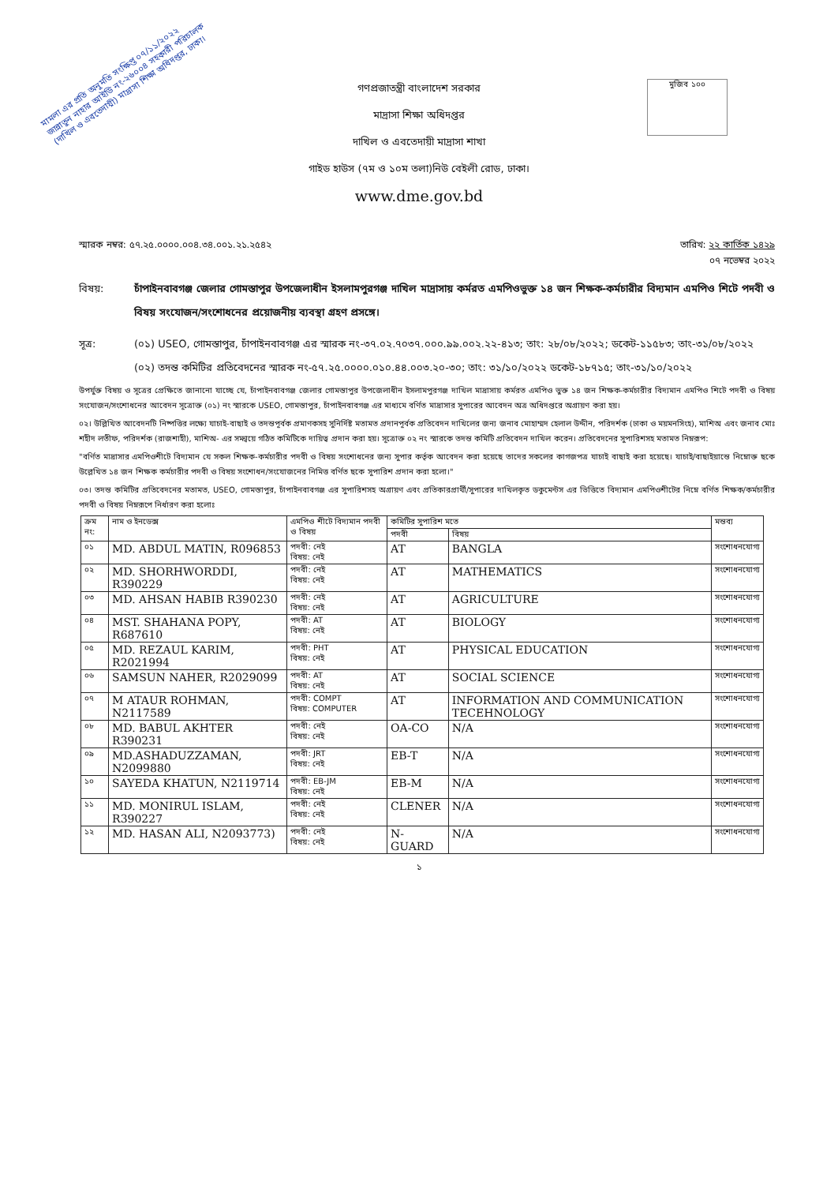মামলা এর প্রতি অনুমতি সংক্ষিপ্ত ০৭/১১/২০২২ জান্নাতুন নাহার আইডি নং-২৬০০৪ সহকারী পরিচালক (দাখিল ও এবতেদায়ী) মাদ্রাসা শিক্ষা অধিদপ্তর, ঢাকা।
মুজিব ১০০
গণপ্রজাতন্ত্রী বাংলাদেশ সরকার
মাদ্রাসা শিক্ষা অধিদপ্তর
দাখিল ও এবতেদায়ী মাদ্রাসা শাখা
গাইড হাউস (৭ম ও ১০ম তলা)নিউ বেইলী রোড, ঢাকা।
www.dme.gov.bd
স্মারক নম্বর: ৫৭.২৫.০০০০.০০৪.৩৪.০০১.২১.২৫৪২ তারিখ: ২২ কার্তিক ১৪২৯
০৭ নভেম্বর ২০২২
বিষয়: চাঁপাইনবাবগঞ্জ জেলার গোমস্তাপুর উপজেলাধীন ইসলামপুরগঞ্জ দাখিল মাদ্রাসায় কর্মরত এমপিওভুক্ত ১৪ জন শিক্ষক-কর্মচারীর বিদ্যমান এমপিও শিটে পদবী ও বিষয় সংযোজন/সংশোধনের প্রয়োজনীয় ব্যবস্থা গ্রহণ প্রসঙ্গে।
সূত্র: (০১) USEO, গোমস্তাপুর, চাঁপাইনবাবগঞ্জ এর স্মারক নং-৩৭.০২.৭০৩৭.০০০.৯৯.০০২.২২-৪১৩; তাং: ২৮/০৮/২০২২; ডকেট-১১৫৮৩; তাং-৩১/০৮/২০২২
(০২) তদন্ত কমিটির প্রতিবেদনের স্মারক নং-৫৭.২৫.০০০০.০১০.৪৪.০০৩.২০-৩০; তাং: ৩১/১০/২০২২ ডকেট-১৮৭১৫; তাং-৩১/১০/২০২২
উপর্যুক্ত বিষয় ও সূত্রের প্রেক্ষিতে জানানো যাচ্ছে যে, চাঁপাইনবাবগঞ্জ জেলার গোমস্তাপুর উপজেলাধীন ইসলামপুরগঞ্জ দাখিল মাদ্রাসায় কর্মরত এমপিও ভুক্ত ১৪ জন শিক্ষক-কর্মচারীর বিদ্যমান এমপিও শিটে পদবী ও বিষয় সংযোজন/সংশোধনের আবেদন সূত্রোক্ত (০১) নং স্মারকে USEO, গোমস্তাপুর, চাঁপাইনবাবগঞ্জ এর মাধ্যমে বর্ণিত মাদ্রাসার সুপারের আবেদন অত্র অধিদপ্তরে অগ্রায়ণ করা হয়।
০২। উল্লিখিত আবেদনটি নিষ্পত্তির লক্ষ্যে যাচাই-বাছাই ও তদন্তপূর্বক প্রমাণকসহ সুনির্দিষ্ট মতামত প্রদানপূর্বক প্রতিবেদন দাখিলের জন্য জনাব মোহাম্মদ হেলাল উদ্দীন, পরিদর্শক (ঢাকা ও ময়মনসিংহ), মাশিঅ এবং জনাব মোঃ শহীদ লতীফ, পরিদর্শক (রাজশাহী), মাশিঅ- এর সমন্বয়ে গঠিত কমিটিকে দায়িত্ব প্রদান করা হয়। সূত্রোক্ত ০২ নং স্মারকে তদন্ত কমিটি প্রতিবেদন দাখিল করেন। প্রতিবেদনের সুপারিশসহ মতামত নিম্নরূপ:
"বর্ণিত মাদ্রাসার এমপিওশীটে বিদ্যমান যে সকল শিক্ষক-কর্মচারীর পদবী ও বিষয় সংশোধনের জন্য সুপার কর্তৃক আবেদন করা হয়েছে তাদের সকলের কাগজপত্র যাচাই বাছাই করা হয়েছে। যাচাই/বাছাইয়ান্তে নিম্নোক্ত ছকে উল্লেখিত ১৪ জন শিক্ষক কর্মচারীর পদবী ও বিষয় সংশোধন/সংযোজনের নিমিত্ত বর্ণিত ছকে সুপারিশ প্রদান করা হলো।"
০৩। তদন্ত কমিটির প্রতিবেদনের মতামত, USEO, গোমস্তাপুর, চাঁপাইনবাবগঞ্জ এর সুপারিশসহ অগ্রায়ণ এবং প্রতিকারপ্রার্থী/সুপারের দাখিলকৃত ডকুমেন্টস এর ভিত্তিতে বিদ্যমান এমপিওশীটের নিম্নে বর্ণিত শিক্ষক/কর্মচারীর পদবী ও বিষয় নিম্নরূপে নির্ধারণ করা হলোঃ
| ক্রম নং: | নাম ও ইনডেক্স | এমপিও শীটে বিদ্যমান পদবী ও বিষয় | কমিটির সুপারিশ মতে | | মন্তব্য |
| --- | --- | --- | --- | --- | --- |
| | | | পদবী | বিষয় | |
| ০১ | MD. ABDUL MATIN, R096853 | পদবী: নেই বিষয়: নেই | AT | BANGLA | সংশোধনযোগ্য |
| ০২ | MD. SHORHWORDDI, R390229 | পদবী: নেই বিষয়: নেই | AT | MATHEMATICS | সংশোধনযোগ্য |
| ০৩ | MD. AHSAN HABIB R390230 | পদবী: নেই বিষয়: নেই | AT | AGRICULTURE | সংশোধনযোগ্য |
| ০৪ | MST. SHAHANA POPY, R687610 | পদবী: AT বিষয়: নেই | AT | BIOLOGY | সংশোধনযোগ্য |
| ০৫ | MD. REZAUL KARIM, R2021994 | পদবী: PHT বিষয়: নেই | AT | PHYSICAL EDUCATION | সংশোধনযোগ্য |
| ০৬ | SAMSUN NAHER, R2029099 | পদবী: AT বিষয়: নেই | AT | SOCIAL SCIENCE | সংশোধনযোগ্য |
| ০৭ | M ATAUR ROHMAN, N2117589 | পদবী: COMPT বিষয়: COMPUTER | AT | INFORMATION AND COMMUNICATION TECEHNOLOGY | সংশোধনযোগ্য |
| ০৮ | MD. BABUL AKHTER R390231 | পদবী: নেই বিষয়: নেই | OA-CO | N/A | সংশোধনযোগ্য |
| ০৯ | MD.ASHADUZZAMAN, N2099880 | পদবী: JRT বিষয়: নেই | EB-T | N/A | সংশোধনযোগ্য |
| ১০ | SAYEDA KHATUN, N2119714 | পদবী: EB-JM বিষয়: নেই | EB-M | N/A | সংশোধনযোগ্য |
| ১১ | MD. MONIRUL ISLAM, R390227 | পদবী: নেই বিষয়: নেই | CLENER | N/A | সংশোধনযোগ্য |
| ১২ | MD. HASAN ALI, N2093773) | পদবী: নেই বিষয়: নেই | N-GUARD | N/A | সংশোধনযোগ্য |
১